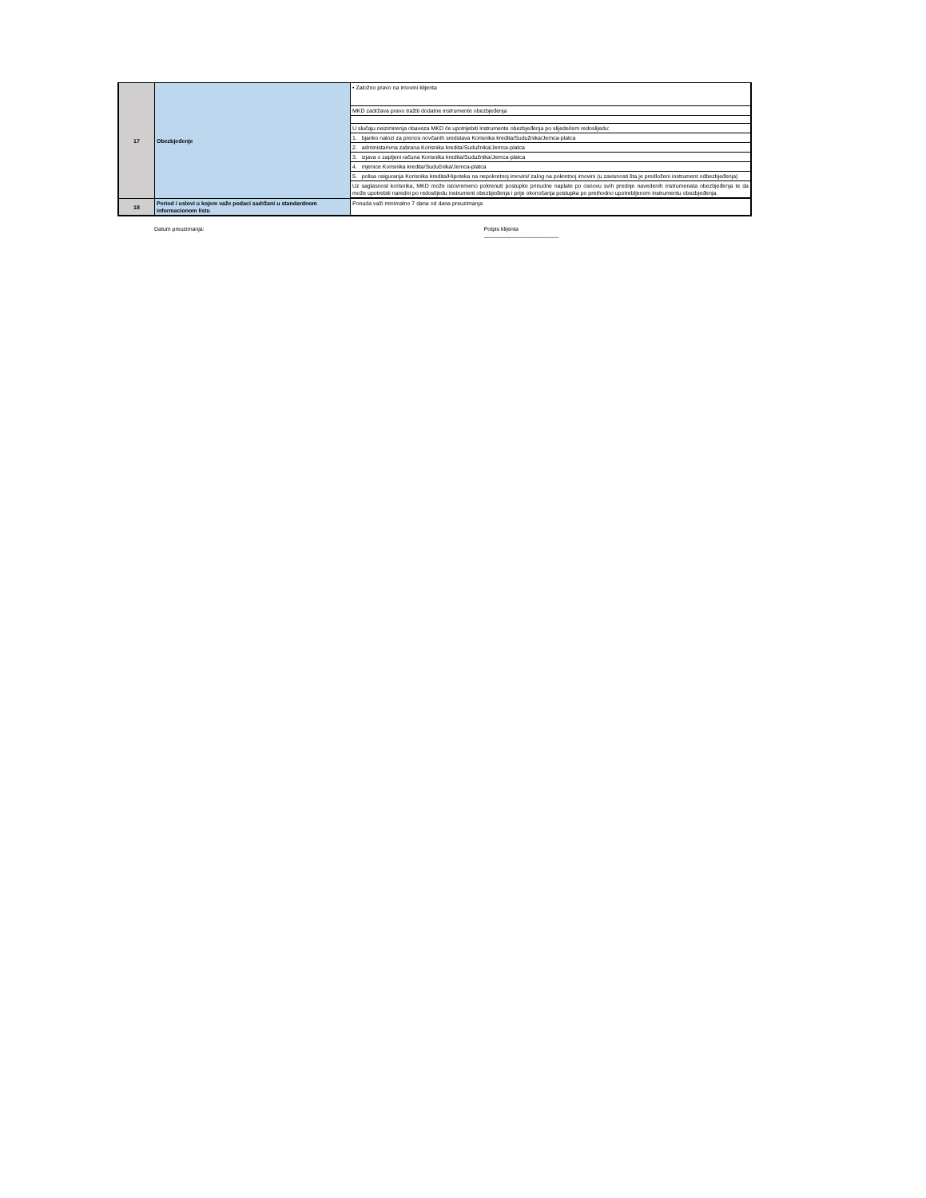| 17 | Obezbjeđenje | • Založno pravo na imovini klijenta |
| | | MKD zadržava pravo tražiti dodatne instrumente obezbjeđenja |
| | | U slučaju neizimirenja obaveza MKD će upotrijebiti instrumente obezbjeđenja po slijedećem redoslijedu: |
| | | 1. bjanko nalozi za prenos novčanih sredstava Korisnika kredita/Sudužnika/Jemca-platca |
| | | 2. administarivna zabrana Korisnika kredita/Sudužnika/Jemca-platca |
| | | 3. izjava o zapljeni računa Korisnika kredita/Sudužnika/Jemca-platca |
| | | 4. mjenice Korisnika kredita/Sudućnika/Jemca-platca |
| | | 5. polisa osiguranja Korisnika kredita/Hipoteka na nepokretnoj imovini/ zalog na pokretnoj imovini (u zavisnosti šta je predloženi instrument odbezbjeđenja) |
| | | Uz saglasnost korisnika, MKD može istovremeno pokrenuti postupke prinudne naplate po osnovu svih prednje navedenih instrumenata obezbjeđenja te da može upotrebiti naredni po redoslijedu instrument obezbjeđenja i prije okonočanja postupka po prethodno upotrebljenom instrumentu obezbjeđenja. |
| 18 | Period i uslovi u kojem važe podaci sadržani u standardnom informacionom listu | Ponuda važi minimalno 7 dana od dana preuzimanja |
Datum preuzimanja: Potpis klijenta
________________________